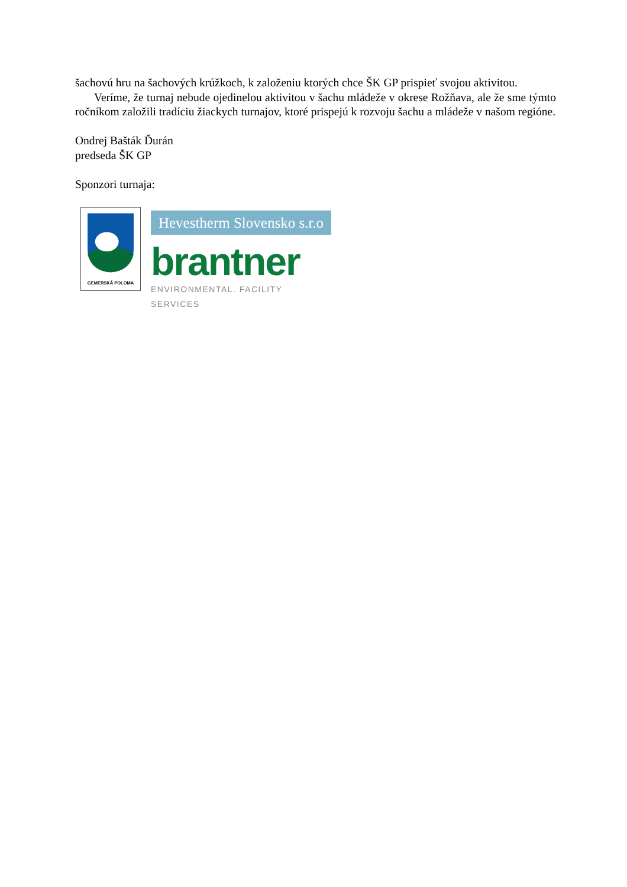šachovú hru na šachových krúžkoch, k založeniu ktorých chce ŠK GP prispieť svojou aktivitou.
Veríme, že turnaj nebude ojedinelou aktivitou v šachu mládeže v okrese Rožňava, ale že sme týmto ročníkom založili tradíciu žiackych turnajov, ktoré prispejú k rozvoju šachu a mládeže v našom regióne.
Ondrej Bašták Ďurán
predseda ŠK GP
Sponzori turnaja:
GEMERSKÁ POLOMA
Hevestherm Slovensko s.r.o
brantner
ENVIRONMENTAL. FACILITY SERVICES